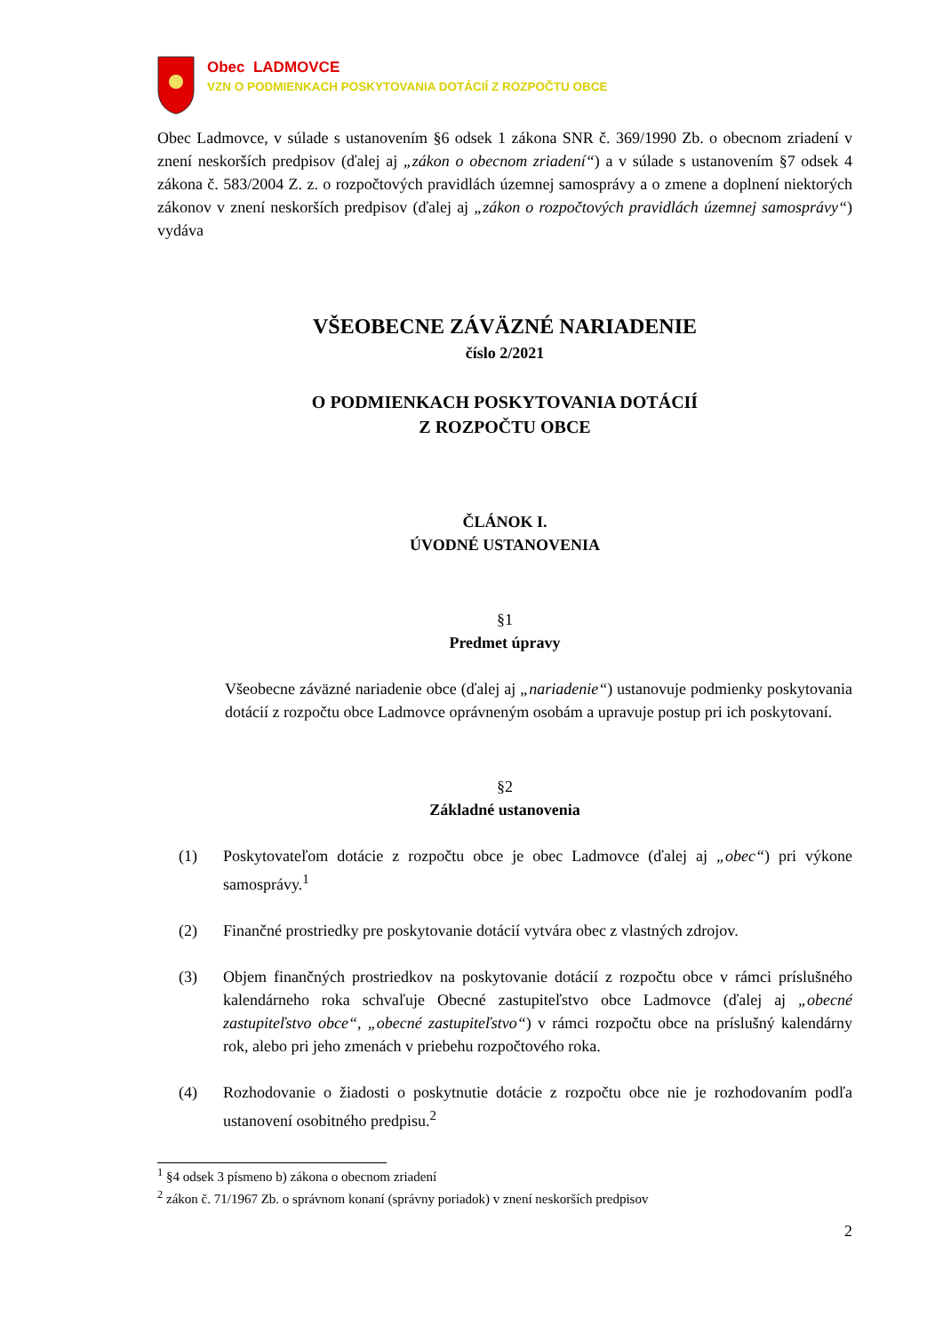Obec LADMOVCE
VZN O PODMIENKACH POSKYTOVANIA DOTÁCIÍ Z ROZPOČTU OBCE
Obec Ladmovce, v súlade s ustanovením §6 odsek 1 zákona SNR č. 369/1990 Zb. o obecnom zriadení v znení neskorších predpisov (ďalej aj „zákon o obecnom zriadení“) a v súlade s ustanovením §7 odsek 4 zákona č. 583/2004 Z. z. o rozpočtových pravidlách územnej samosprávy a o zmene a doplnení niektorých zákonov v znení neskorších predpisov (ďalej aj „zákon o rozpočtových pravidlách územnej samosprávy“) vydáva
VŠEOBECNE ZÁVÄZNÉ NARIADENIE
číslo 2/2021
O PODMIENKACH POSKYTOVANIA DOTÁCIÍ
Z ROZPOČTU OBCE
ČLÁNOK I.
ÚVODNÉ USTANOVENIA
§1
Predmet úpravy
Všeobecne záväzné nariadenie obce (ďalej aj „nariadenie“) ustanovuje podmienky poskytovania dotácií z rozpočtu obce Ladmovce oprávneným osobám a upravuje postup pri ich poskytovaní.
§2
Základné ustanovenia
(1) Poskytovateľom dotácie z rozpočtu obce je obec Ladmovce (ďalej aj „obec“) pri výkone samosprávy.<sup>1</sup>
(2) Finančné prostriedky pre poskytovanie dotácií vytvára obec z vlastných zdrojov.
(3) Objem finančných prostriedkov na poskytovanie dotácií z rozpočtu obce v rámci príslušného kalendárneho roka schvaľuje Obecné zastupiteľstvo obce Ladmovce (ďalej aj „obecné zastupiteľstvo obce“, „obecné zastupiteľstvo“) v rámci rozpočtu obce na príslušný kalendárny rok, alebo pri jeho zmenách v priebehu rozpočtového roka.
(4) Rozhodovanie o žiadosti o poskytnutie dotácie z rozpočtu obce nie je rozhodovaním podľa ustanovení osobitného predpisu.<sup>2</sup>
<sup>1</sup> §4 odsek 3 písmeno b) zákona o obecnom zriadení
<sup>2</sup> zákon č. 71/1967 Zb. o správnom konaní (správny poriadok) v znení neskorších predpisov
2